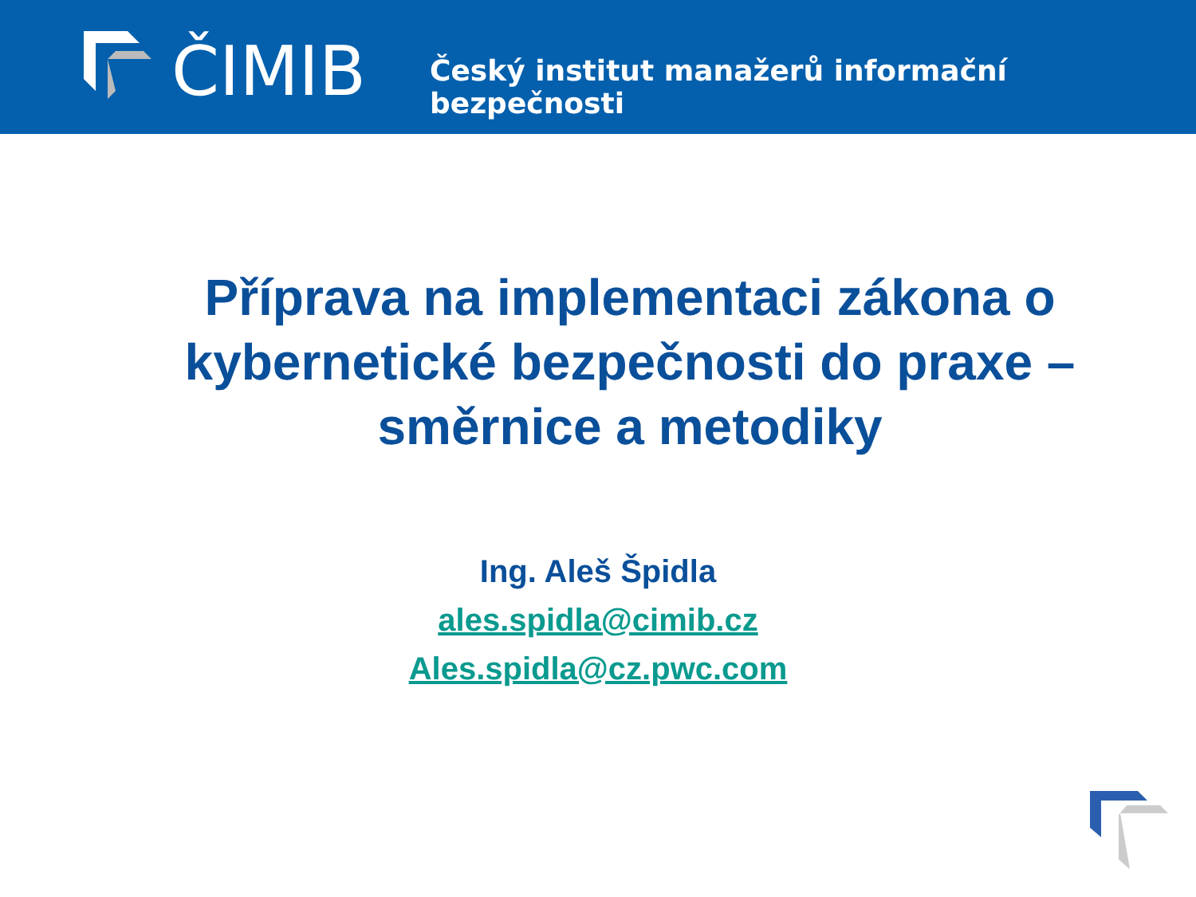ČIMIB
Český institut manažerů informační bezpečnosti
Příprava na implementaci zákona o kybernetické bezpečnosti do praxe – směrnice a metodiky
Ing. Aleš Špidla
ales.spidla@cimib.cz
Ales.spidla@cz.pwc.com